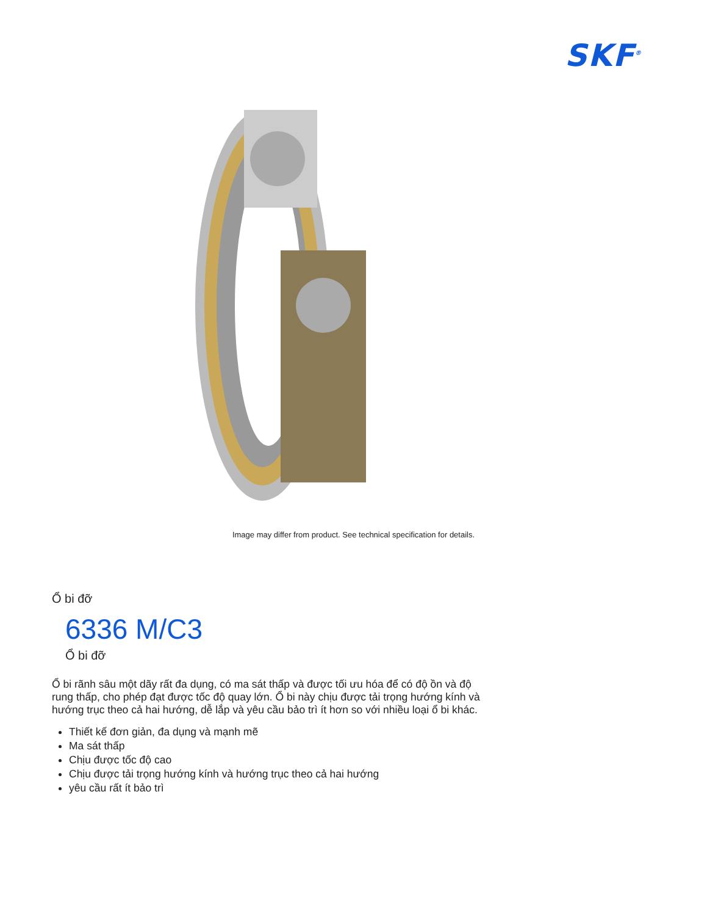SKF<sup>®</sup>
Image may differ from product. See technical specification for details.
Ổ bi đỡ
6336 M/C3
Ổ bi đỡ
Ổ bi rãnh sâu một dãy rất đa dụng, có ma sát thấp và được tối ưu hóa để có độ ồn và độ rung thấp, cho phép đạt được tốc độ quay lớn. Ổ bi này chịu được tải trọng hướng kính và hướng trục theo cả hai hướng, dễ lắp và yêu cầu bảo trì ít hơn so với nhiều loại ổ bi khác.
Thiết kế đơn giản, đa dụng và mạnh mẽ
Ma sát thấp
Chịu được tốc độ cao
Chịu được tải trọng hướng kính và hướng trục theo cả hai hướng
yêu cầu rất ít bảo trì